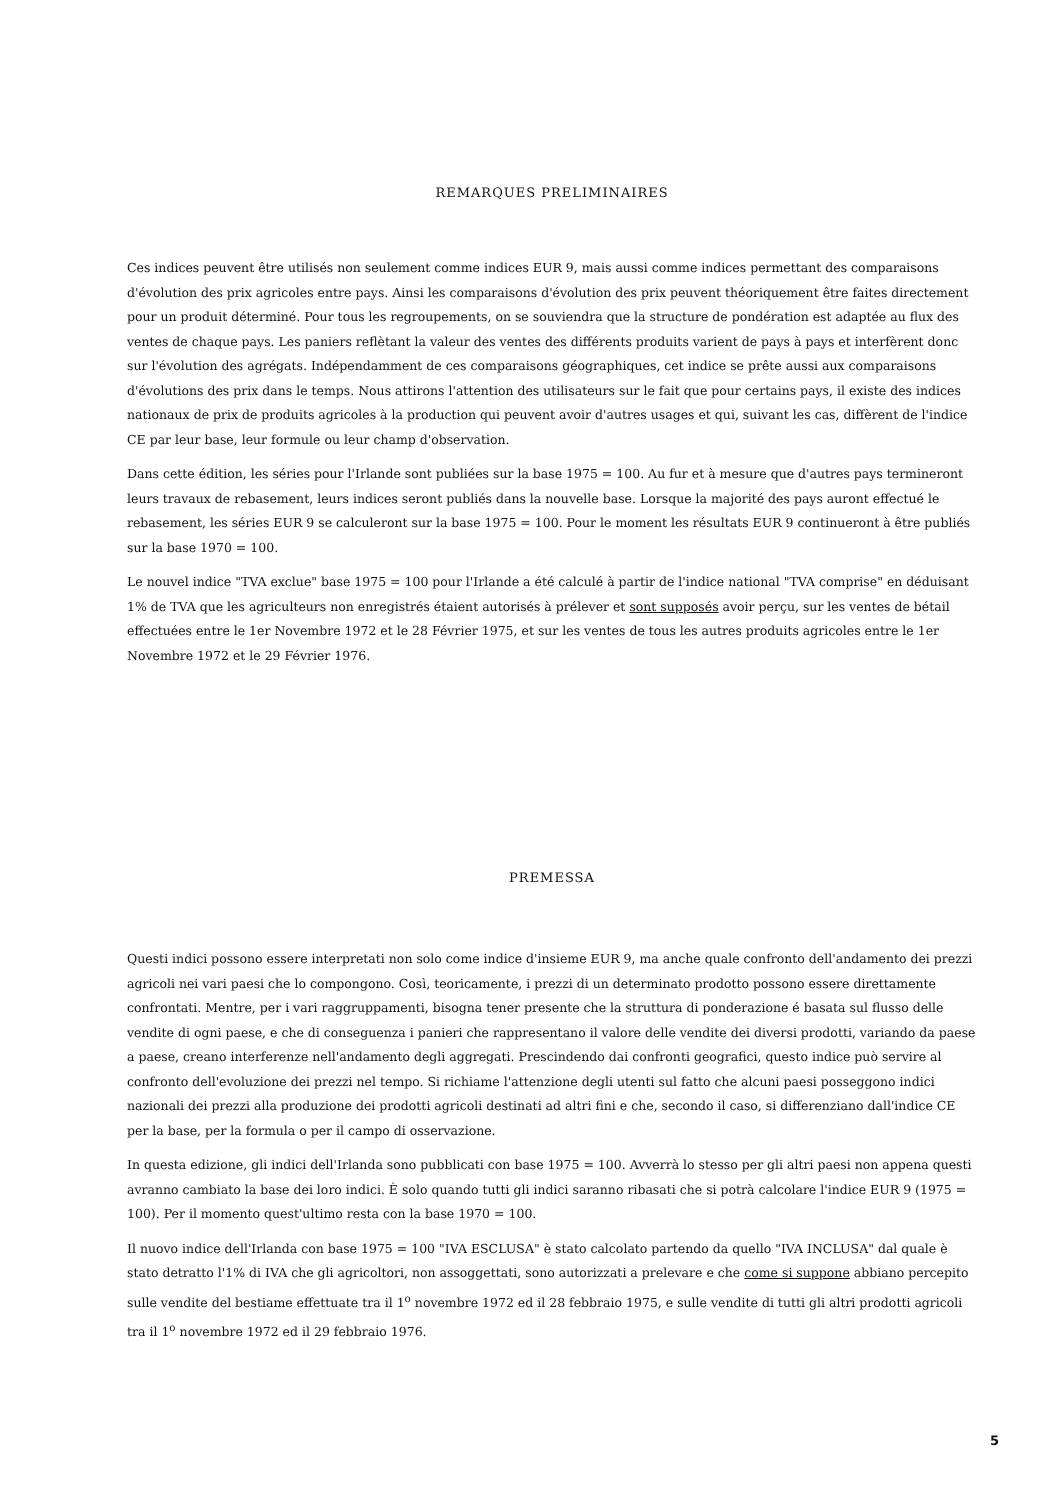REMARQUES PRELIMINAIRES
Ces indices peuvent être utilisés non seulement comme indices EUR 9, mais aussi comme indices permettant des comparaisons d'évolution des prix agricoles entre pays. Ainsi les comparaisons d'évolution des prix peuvent théoriquement être faites directement pour un produit déterminé. Pour tous les regroupements, on se souviendra que la structure de pondération est adaptée au flux des ventes de chaque pays. Les paniers reflètant la valeur des ventes des différents produits varient de pays à pays et interfèrent donc sur l'évolution des agrégats. Indépendamment de ces comparaisons géographiques, cet indice se prête aussi aux comparaisons d'évolutions des prix dans le temps. Nous attirons l'attention des utilisateurs sur le fait que pour certains pays, il existe des indices nationaux de prix de produits agricoles à la production qui peuvent avoir d'autres usages et qui, suivant les cas, diffèrent de l'indice CE par leur base, leur formule ou leur champ d'observation.
Dans cette édition, les séries pour l'Irlande sont publiées sur la base 1975 = 100. Au fur et à mesure que d'autres pays termineront leurs travaux de rebasement, leurs indices seront publiés dans la nouvelle base. Lorsque la majorité des pays auront effectué le rebasement, les séries EUR 9 se calculeront sur la base 1975 = 100. Pour le moment les résultats EUR 9 continueront à être publiés sur la base 1970 = 100.
Le nouvel indice "TVA exclue" base 1975 = 100 pour l'Irlande a été calculé à partir de l'indice national "TVA comprise" en déduisant 1% de TVA que les agriculteurs non enregistrés étaient autorisés à prélever et sont supposés avoir perçu, sur les ventes de bétail effectuées entre le 1er Novembre 1972 et le 28 Février 1975, et sur les ventes de tous les autres produits agricoles entre le 1er Novembre 1972 et le 29 Février 1976.
PREMESSA
Questi indici possono essere interpretati non solo come indice d'insieme EUR 9, ma anche quale confronto dell'andamento dei prezzi agricoli nei vari paesi che lo compongono. Così, teoricamente, i prezzi di un determinato prodotto possono essere direttamente confrontati. Mentre, per i vari raggruppamenti, bisogna tener presente che la struttura di ponderazione é basata sul flusso delle vendite di ogni paese, e che di conseguenza i panieri che rappresentano il valore delle vendite dei diversi prodotti, variando da paese a paese, creano interferenze nell'andamento degli aggregati. Prescindendo dai confronti geografici, questo indice può servire al confronto dell'evoluzione dei prezzi nel tempo. Si richiame l'attenzione degli utenti sul fatto che alcuni paesi posseggono indici nazionali dei prezzi alla produzione dei prodotti agricoli destinati ad altri fini e che, secondo il caso, si differenziano dall'indice CE per la base, per la formula o per il campo di osservazione.
In questa edizione, gli indici dell'Irlanda sono pubblicati con base 1975 = 100. Avverrà lo stesso per gli altri paesi non appena questi avranno cambiato la base dei loro indici. È solo quando tutti gli indici saranno ribasati che si potrà calcolare l'indice EUR 9 (1975 = 100). Per il momento quest'ultimo resta con la base 1970 = 100.
Il nuovo indice dell'Irlanda con base 1975 = 100 "IVA ESCLUSA" è stato calcolato partendo da quello "IVA INCLUSA" dal quale è stato detratto l'1% di IVA che gli agricoltori, non assoggettati, sono autorizzati a prelevare e che come si suppone abbiano percepito sulle vendite del bestiame effettuate tra il 1<sup>o</sup> novembre 1972 ed il 28 febbraio 1975, e sulle vendite di tutti gli altri prodotti agricoli tra il 1<sup>o</sup> novembre 1972 ed il 29 febbraio 1976.
5